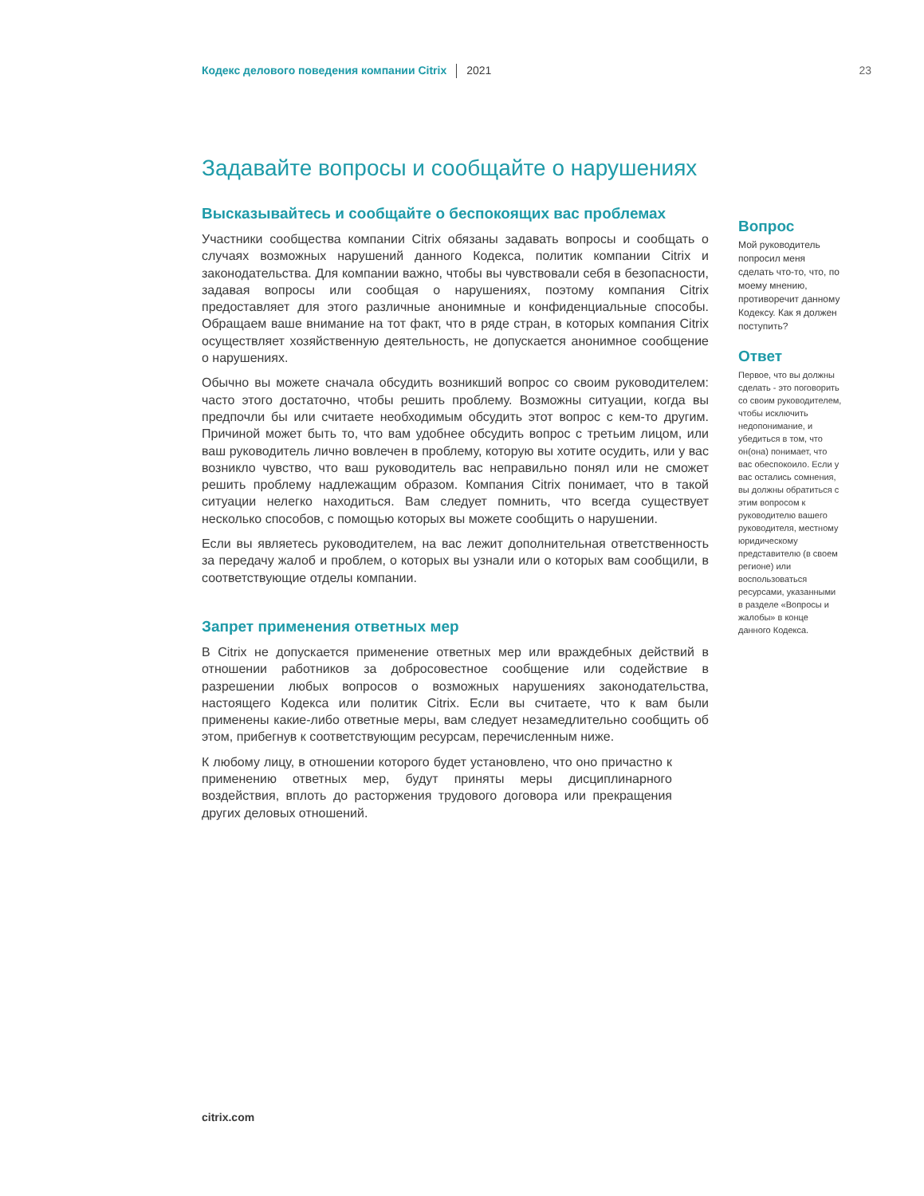Кодекс делового поведения компании Citrix 2021 23
Задавайте вопросы и сообщайте о нарушениях
Высказывайтесь и сообщайте о беспокоящих вас проблемах
Участники сообщества компании Citrix обязаны задавать вопросы и сообщать о случаях возможных нарушений данного Кодекса, политик компании Citrix и законодательства. Для компании важно, чтобы вы чувствовали себя в безопасности, задавая вопросы или сообщая о нарушениях, поэтому компания Citrix предоставляет для этого различные анонимные и конфиденциальные способы. Обращаем ваше внимание на тот факт, что в ряде стран, в которых компания Citrix осуществляет хозяйственную деятельность, не допускается анонимное сообщение о нарушениях.
Обычно вы можете сначала обсудить возникший вопрос со своим руководителем: часто этого достаточно, чтобы решить проблему. Возможны ситуации, когда вы предпочли бы или считаете необходимым обсудить этот вопрос с кем-то другим. Причиной может быть то, что вам удобнее обсудить вопрос с третьим лицом, или ваш руководитель лично вовлечен в проблему, которую вы хотите осудить, или у вас возникло чувство, что ваш руководитель вас неправильно понял или не сможет решить проблему надлежащим образом. Компания Citrix понимает, что в такой ситуации нелегко находиться. Вам следует помнить, что всегда существует несколько способов, с помощью которых вы можете сообщить о нарушении.
Если вы являетесь руководителем, на вас лежит дополнительная ответственность за передачу жалоб и проблем, о которых вы узнали или о которых вам сообщили, в соответствующие отделы компании.
Запрет применения ответных мер
В Citrix не допускается применение ответных мер или враждебных действий в отношении работников за добросовестное сообщение или содействие в разрешении любых вопросов о возможных нарушениях законодательства, настоящего Кодекса или политик Citrix. Если вы считаете, что к вам были применены какие-либо ответные меры, вам следует незамедлительно сообщить об этом, прибегнув к соответствующим ресурсам, перечисленным ниже.
К любому лицу, в отношении которого будет установлено, что оно причастно к применению ответных мер, будут приняты меры дисциплинарного воздействия, вплоть до расторжения трудового договора или прекращения других деловых отношений.
Вопрос
Мой руководитель попросил меня сделать что-то, что, по моему мнению, противоречит данному Кодексу. Как я должен поступить?
Ответ
Первое, что вы должны сделать - это поговорить со своим руководителем, чтобы исключить недопонимание, и убедиться в том, что он(она) понимает, что вас обеспокоило. Если у вас остались сомнения, вы должны обратиться с этим вопросом к руководителю вашего руководителя, местному юридическому представителю (в своем регионе) или воспользоваться ресурсами, указанными в разделе «Вопросы и жалобы» в конце данного Кодекса.
citrix.com